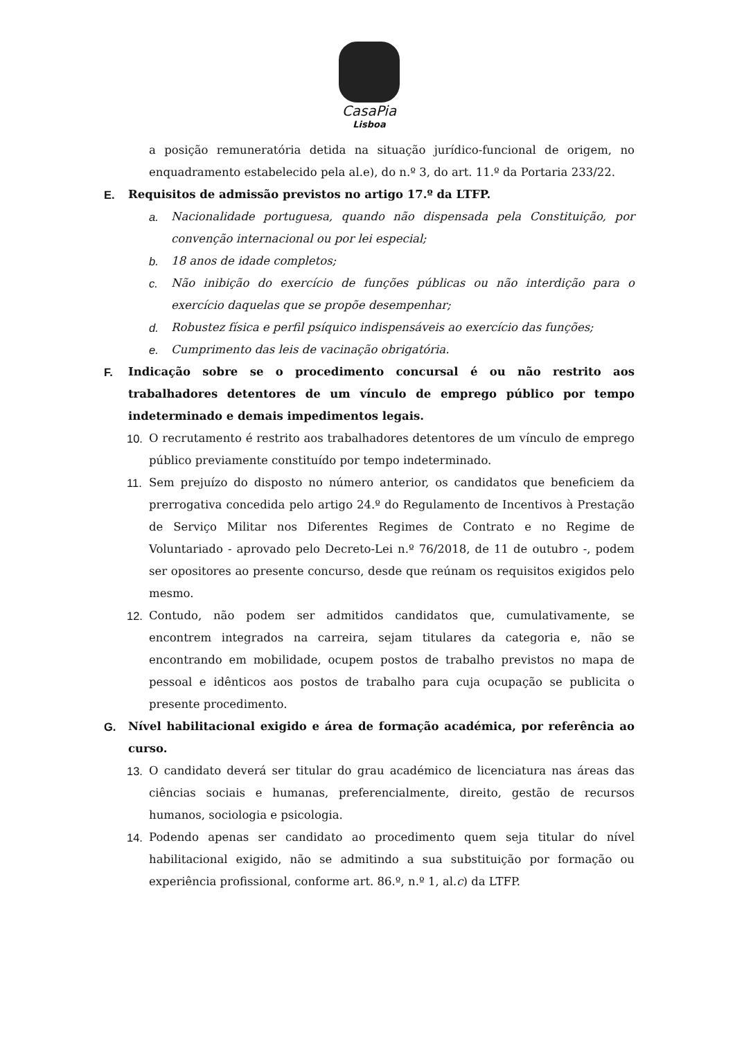CasaPia
Lisboa
a posição remuneratória detida na situação jurídico-funcional de origem, no enquadramento estabelecido pela al.e), do n.º 3, do art. 11.º da Portaria 233/22.
E. Requisitos de admissão previstos no artigo 17.º da LTFP.
a. Nacionalidade portuguesa, quando não dispensada pela Constituição, por convenção internacional ou por lei especial;
b. 18 anos de idade completos;
c. Não inibição do exercício de funções públicas ou não interdição para o exercício daquelas que se propõe desempenhar;
d. Robustez física e perfil psíquico indispensáveis ao exercício das funções;
e. Cumprimento das leis de vacinação obrigatória.
F. Indicação sobre se o procedimento concursal é ou não restrito aos trabalhadores detentores de um vínculo de emprego público por tempo indeterminado e demais impedimentos legais.
10. O recrutamento é restrito aos trabalhadores detentores de um vínculo de emprego público previamente constituído por tempo indeterminado.
11. Sem prejuízo do disposto no número anterior, os candidatos que beneficiem da prerrogativa concedida pelo artigo 24.º do Regulamento de Incentivos à Prestação de Serviço Militar nos Diferentes Regimes de Contrato e no Regime de Voluntariado - aprovado pelo Decreto-Lei n.º 76/2018, de 11 de outubro -, podem ser opositores ao presente concurso, desde que reúnam os requisitos exigidos pelo mesmo.
12. Contudo, não podem ser admitidos candidatos que, cumulativamente, se encontrem integrados na carreira, sejam titulares da categoria e, não se encontrando em mobilidade, ocupem postos de trabalho previstos no mapa de pessoal e idênticos aos postos de trabalho para cuja ocupação se publicita o presente procedimento.
G. Nível habilitacional exigido e área de formação académica, por referência ao curso.
13. O candidato deverá ser titular do grau académico de licenciatura nas áreas das ciências sociais e humanas, preferencialmente, direito, gestão de recursos humanos, sociologia e psicologia.
14. Podendo apenas ser candidato ao procedimento quem seja titular do nível habilitacional exigido, não se admitindo a sua substituição por formação ou experiência profissional, conforme art. 86.º, n.º 1, al.c) da LTFP.